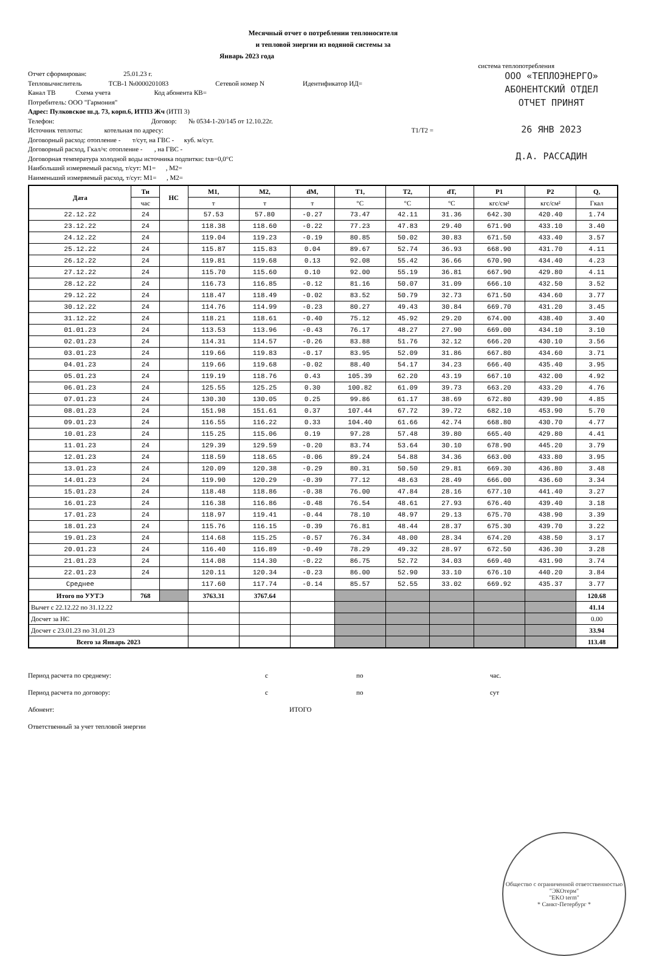Месячный отчет о потреблении теплоносителя
и тепловой энергии из водяной системы за
Январь 2023 года
система теплопотребления
ООО «ТЕПЛОЭНЕРГО»
АБОНЕНТСКИЙ ОТДЕЛ
ОТЧЕТ ПРИНЯТ
26 ЯНВ 2023
Д.А. РАССАДИН
Отчет сформирован: 25.01.23 г.
Тепловычислитель ТСВ-1 №0000201083 Сетевой номер N Идентификатор ИД=
Канал ТВ Схема учета Код абонента КВ=
Потребитель: ООО "Гармония"
Адрес: Пулковское ш.д. 73, корп.6, ИТП3 Жч (ИТП 3)
Телефон: Договор: № 0534-1-20/145 от 12.10.22г.
Источник теплоты: котельная по адресу: Т1/Т2 =
Договорный расход: отопление - т/сут, на ГВС - куб. м/сут.
Договорный расход, Гкал/ч: отопление - , на ГВС -
Договорная температура холодной воды источника подпитки: tхв=0,0°С
Наибольший измеряемый расход, т/сут: М1= , М2=
Наименьший измеряемый расход, т/сут: М1= , М2=
| Дата | Ти | НС | М1, | М2, | dM, | Т1, | Т2, | dT, | P1 | P2 | Q, |
| --- | --- | --- | --- | --- | --- | --- | --- | --- | --- | --- | --- |
| | час | | т | т | т | °C | °C | °C | кгс/см² | кгс/см² | Гкал |
| 22.12.22 | 24 | | 57.53 | 57.80 | -0.27 | 73.47 | 42.11 | 31.36 | 642.30 | 420.40 | 1.74 |
| 23.12.22 | 24 | | 118.38 | 118.60 | -0.22 | 77.23 | 47.83 | 29.40 | 671.90 | 433.10 | 3.40 |
| 24.12.22 | 24 | | 119.04 | 119.23 | -0.19 | 80.85 | 50.02 | 30.83 | 671.50 | 433.40 | 3.57 |
| 25.12.22 | 24 | | 115.87 | 115.83 | 0.04 | 89.67 | 52.74 | 36.93 | 668.90 | 431.70 | 4.11 |
| 26.12.22 | 24 | | 119.81 | 119.68 | 0.13 | 92.08 | 55.42 | 36.66 | 670.90 | 434.40 | 4.23 |
| 27.12.22 | 24 | | 115.70 | 115.60 | 0.10 | 92.00 | 55.19 | 36.81 | 667.90 | 429.80 | 4.11 |
| 28.12.22 | 24 | | 116.73 | 116.85 | -0.12 | 81.16 | 50.07 | 31.09 | 666.10 | 432.50 | 3.52 |
| 29.12.22 | 24 | | 118.47 | 118.49 | -0.02 | 83.52 | 50.79 | 32.73 | 671.50 | 434.60 | 3.77 |
| 30.12.22 | 24 | | 114.76 | 114.99 | -0.23 | 80.27 | 49.43 | 30.84 | 669.70 | 431.20 | 3.45 |
| 31.12.22 | 24 | | 118.21 | 118.61 | -0.40 | 75.12 | 45.92 | 29.20 | 674.00 | 438.40 | 3.40 |
| 01.01.23 | 24 | | 113.53 | 113.96 | -0.43 | 76.17 | 48.27 | 27.90 | 669.00 | 434.10 | 3.10 |
| 02.01.23 | 24 | | 114.31 | 114.57 | -0.26 | 83.88 | 51.76 | 32.12 | 666.20 | 430.10 | 3.56 |
| 03.01.23 | 24 | | 119.66 | 119.83 | -0.17 | 83.95 | 52.09 | 31.86 | 667.80 | 434.60 | 3.71 |
| 04.01.23 | 24 | | 119.66 | 119.68 | -0.02 | 88.40 | 54.17 | 34.23 | 666.40 | 435.40 | 3.95 |
| 05.01.23 | 24 | | 119.19 | 118.76 | 0.43 | 105.39 | 62.20 | 43.19 | 667.10 | 432.00 | 4.92 |
| 06.01.23 | 24 | | 125.55 | 125.25 | 0.30 | 100.82 | 61.09 | 39.73 | 663.20 | 433.20 | 4.76 |
| 07.01.23 | 24 | | 130.30 | 130.05 | 0.25 | 99.86 | 61.17 | 38.69 | 672.80 | 439.90 | 4.85 |
| 08.01.23 | 24 | | 151.98 | 151.61 | 0.37 | 107.44 | 67.72 | 39.72 | 682.10 | 453.90 | 5.70 |
| 09.01.23 | 24 | | 116.55 | 116.22 | 0.33 | 104.40 | 61.66 | 42.74 | 668.80 | 430.70 | 4.77 |
| 10.01.23 | 24 | | 115.25 | 115.06 | 0.19 | 97.28 | 57.48 | 39.80 | 665.40 | 429.80 | 4.41 |
| 11.01.23 | 24 | | 129.39 | 129.59 | -0.20 | 83.74 | 53.64 | 30.10 | 678.90 | 445.20 | 3.79 |
| 12.01.23 | 24 | | 118.59 | 118.65 | -0.06 | 89.24 | 54.88 | 34.36 | 663.00 | 433.80 | 3.95 |
| 13.01.23 | 24 | | 120.09 | 120.38 | -0.29 | 80.31 | 50.50 | 29.81 | 669.30 | 436.80 | 3.48 |
| 14.01.23 | 24 | | 119.90 | 120.29 | -0.39 | 77.12 | 48.63 | 28.49 | 666.00 | 436.60 | 3.34 |
| 15.01.23 | 24 | | 118.48 | 118.86 | -0.38 | 76.00 | 47.84 | 28.16 | 677.10 | 441.40 | 3.27 |
| 16.01.23 | 24 | | 116.38 | 116.86 | -0.48 | 76.54 | 48.61 | 27.93 | 676.40 | 439.40 | 3.18 |
| 17.01.23 | 24 | | 118.97 | 119.41 | -0.44 | 78.10 | 48.97 | 29.13 | 675.70 | 438.90 | 3.39 |
| 18.01.23 | 24 | | 115.76 | 116.15 | -0.39 | 76.81 | 48.44 | 28.37 | 675.30 | 439.70 | 3.22 |
| 19.01.23 | 24 | | 114.68 | 115.25 | -0.57 | 76.34 | 48.00 | 28.34 | 674.20 | 438.50 | 3.17 |
| 20.01.23 | 24 | | 116.40 | 116.89 | -0.49 | 78.29 | 49.32 | 28.97 | 672.50 | 436.30 | 3.28 |
| 21.01.23 | 24 | | 114.08 | 114.30 | -0.22 | 86.75 | 52.72 | 34.03 | 669.40 | 431.90 | 3.74 |
| 22.01.23 | 24 | | 120.11 | 120.34 | -0.23 | 86.00 | 52.90 | 33.10 | 676.10 | 440.20 | 3.84 |
| Среднее | | | 117.60 | 117.74 | -0.14 | 85.57 | 52.55 | 33.02 | 669.92 | 435.37 | 3.77 |
| Итого по УУТЭ | 768 | | 3763.31 | 3767.64 | | | | | | | 120.68 |
| Вычет с 22.12.22 по 31.12.22 | | | | | | | | | | | 41.14 |
| Досчет за НС | | | | | | | | | | | 0.00 |
| Досчет с 23.01.23 по 31.01.23 | | | | | | | | | | | 33.94 |
| Всего за Январь 2023 | | | | | | | | | | | 113.48 |
Период расчета по среднему: с по час.
Период расчета по договору: с по сут
Абонент: ИТОГО
Ответственный за учет тепловой энергии
Общество с ограниченной ответственностью
"ЭКОтерм"
"EKO term"
* Санкт-Петербург *